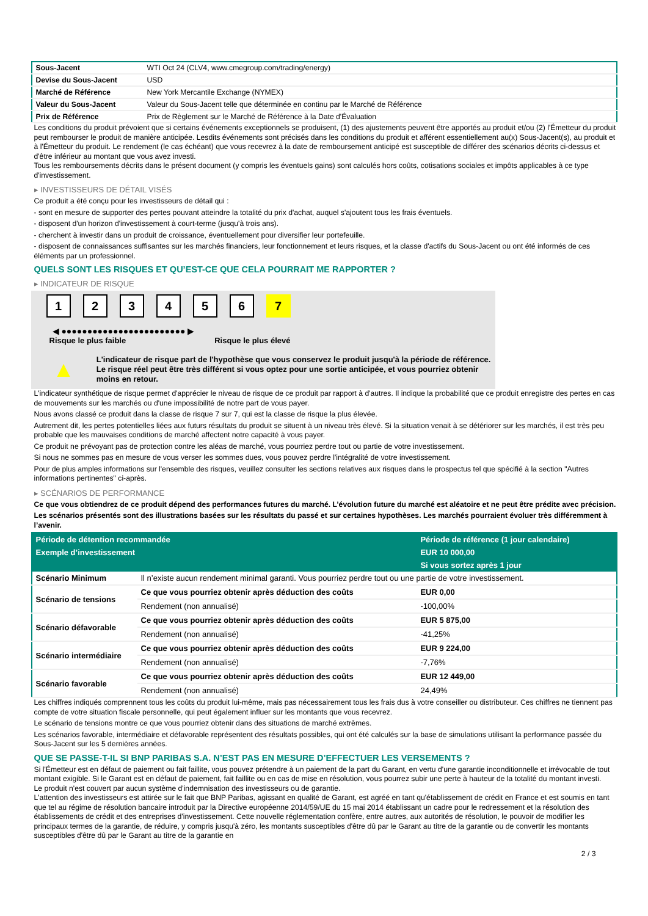| Sous-Jacent | WTI Oct 24 (CLV4, www.cmegroup.com/trading/energy) |
| Devise du Sous-Jacent | USD |
| Marché de Référence | New York Mercantile Exchange (NYMEX) |
| Valeur du Sous-Jacent | Valeur du Sous-Jacent telle que déterminée en continu par le Marché de Référence |
| Prix de Référence | Prix de Règlement sur le Marché de Référence à la Date d'Évaluation |
Les conditions du produit prévoient que si certains événements exceptionnels se produisent, (1) des ajustements peuvent être apportés au produit et/ou (2) l'Émetteur du produit peut rembourser le produit de manière anticipée. Lesdits événements sont précisés dans les conditions du produit et afférent essentiellement au(x) Sous-Jacent(s), au produit et à l'Émetteur du produit. Le rendement (le cas échéant) que vous recevrez à la date de remboursement anticipé est susceptible de différer des scénarios décrits ci-dessus et d'être inférieur au montant que vous avez investi.
Tous les remboursements décrits dans le présent document (y compris les éventuels gains) sont calculés hors coûts, cotisations sociales et impôts applicables à ce type d'investissement.
▸ INVESTISSEURS DE DÉTAIL VISÉS
Ce produit a été conçu pour les investisseurs de détail qui :
- sont en mesure de supporter des pertes pouvant atteindre la totalité du prix d'achat, auquel s'ajoutent tous les frais éventuels.
- disposent d'un horizon d'investissement à court-terme (jusqu'à trois ans).
- cherchent à investir dans un produit de croissance, éventuellement pour diversifier leur portefeuille.
- disposent de connaissances suffisantes sur les marchés financiers, leur fonctionnement et leurs risques, et la classe d'actifs du Sous-Jacent ou ont été informés de ces éléments par un professionnel.
QUELS SONT LES RISQUES ET QU’EST-CE QUE CELA POURRAIT ME RAPPORTER ?
▸ INDICATEUR DE RISQUE
123456 7
◀ ●●●●●●●●●●●●●●●●●●●●●●●● ▶
Risque le plus faible Risque le plus élevé
▲
L'indicateur de risque part de l'hypothèse que vous conservez le produit jusqu'à la période de référence.
Le risque réel peut être très différent si vous optez pour une sortie anticipée, et vous pourriez obtenir moins en retour.
L'indicateur synthétique de risque permet d'apprécier le niveau de risque de ce produit par rapport à d'autres. Il indique la probabilité que ce produit enregistre des pertes en cas de mouvements sur les marchés ou d'une impossibilité de notre part de vous payer.
Nous avons classé ce produit dans la classe de risque 7 sur 7, qui est la classe de risque la plus élevée.
Autrement dit, les pertes potentielles liées aux futurs résultats du produit se situent à un niveau très élevé. Si la situation venait à se détériorer sur les marchés, il est très peu probable que les mauvaises conditions de marché affectent notre capacité à vous payer.
Ce produit ne prévoyant pas de protection contre les aléas de marché, vous pourriez perdre tout ou partie de votre investissement.
Si nous ne sommes pas en mesure de vous verser les sommes dues, vous pouvez perdre l'intégralité de votre investissement.
Pour de plus amples informations sur l'ensemble des risques, veuillez consulter les sections relatives aux risques dans le prospectus tel que spécifié à la section "Autres informations pertinentes" ci-après.
▸ SCÉNARIOS DE PERFORMANCE
Ce que vous obtiendrez de ce produit dépend des performances futures du marché. L’évolution future du marché est aléatoire et ne peut être prédite avec précision.
Les scénarios présentés sont des illustrations basées sur les résultats du passé et sur certaines hypothèses. Les marchés pourraient évoluer très différemment à l’avenir.
| Période de détention recommandée | | Période de référence (1 jour calendaire) |
| --- | --- | --- |
| Exemple d’investissement | | EUR 10 000,00 |
| | | Si vous sortez après 1 jour |
| Scénario Minimum | Il n’existe aucun rendement minimal garanti. Vous pourriez perdre tout ou une partie de votre investissement. | |
| Scénario de tensions | Ce que vous pourriez obtenir après déduction des coûts | EUR 0,00 |
| | Rendement (non annualisé) | -100,00% |
| Scénario défavorable | Ce que vous pourriez obtenir après déduction des coûts | EUR 5 875,00 |
| | Rendement (non annualisé) | -41,25% |
| Scénario intermédiaire | Ce que vous pourriez obtenir après déduction des coûts | EUR 9 224,00 |
| | Rendement (non annualisé) | -7,76% |
| Scénario favorable | Ce que vous pourriez obtenir après déduction des coûts | EUR 12 449,00 |
| | Rendement (non annualisé) | 24,49% |
Les chiffres indiqués comprennent tous les coûts du produit lui-même, mais pas nécessairement tous les frais dus à votre conseiller ou distributeur. Ces chiffres ne tiennent pas compte de votre situation fiscale personnelle, qui peut également influer sur les montants que vous recevrez.
Le scénario de tensions montre ce que vous pourriez obtenir dans des situations de marché extrêmes.
Les scénarios favorable, intermédiaire et défavorable représentent des résultats possibles, qui ont été calculés sur la base de simulations utilisant la performance passée du Sous-Jacent sur les 5 dernières années.
QUE SE PASSE-T-IL SI BNP PARIBAS S.A. N’EST PAS EN MESURE D’EFFECTUER LES VERSEMENTS ?
Si l'Émetteur est en défaut de paiement ou fait faillite, vous pouvez prétendre à un paiement de la part du Garant, en vertu d'une garantie inconditionnelle et irrévocable de tout montant exigible. Si le Garant est en défaut de paiement, fait faillite ou en cas de mise en résolution, vous pourrez subir une perte à hauteur de la totalité du montant investi.
Le produit n'est couvert par aucun système d'indemnisation des investisseurs ou de garantie.
L'attention des investisseurs est attirée sur le fait que BNP Paribas, agissant en qualité de Garant, est agréé en tant qu'établissement de crédit en France et est soumis en tant que tel au régime de résolution bancaire introduit par la Directive européenne 2014/59/UE du 15 mai 2014 établissant un cadre pour le redressement et la résolution des établissements de crédit et des entreprises d'investissement. Cette nouvelle réglementation confère, entre autres, aux autorités de résolution, le pouvoir de modifier les principaux termes de la garantie, de réduire, y compris jusqu'à zéro, les montants susceptibles d'être dû par le Garant au titre de la garantie ou de convertir les montants susceptibles d'être dû par le Garant au titre de la garantie en
2 / 3